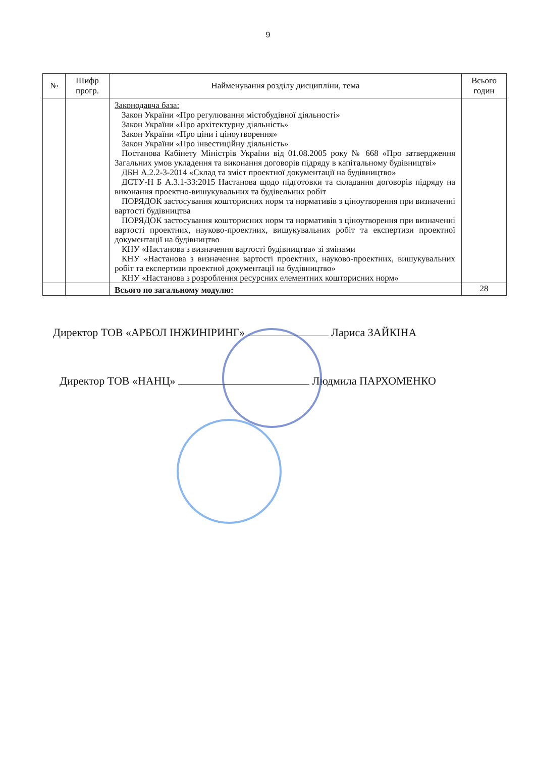9
| № | Шифр прогр. | Найменування розділу дисципліни, тема | Всього годин |
| --- | --- | --- | --- |
| | | Законодавча база: Закон України «Про регулювання містобудівної діяльності» Закон України «Про архітектурну діяльність» Закон України «Про ціни і ціноутворення» Закон України «Про інвестиційну діяльність» Постанова Кабінету Міністрів України від 01.08.2005 року № 668 «Про затвердження Загальних умов укладення та виконання договорів підряду в капітальному будівництві» ДБН А.2.2-3-2014 «Склад та зміст проектної документації на будівництво» ДСТУ-Н Б А.3.1-33:2015 Настанова щодо підготовки та складання договорів підряду на виконання проектно-вишукувальних та будівельних робіт ПОРЯДОК застосування кошторисних норм та нормативів з ціноутворення при визначенні вартості будівництва ПОРЯДОК застосування кошторисних норм та нормативів з ціноутворення при визначенні вартості проектних, науково-проектних, вишукувальних робіт та експертизи проектної документації на будівництво КНУ «Настанова з визначення вартості будівництва» зі змінами КНУ «Настанова з визначення вартості проектних, науково-проектних, вишукувальних робіт та експертизи проектної документації на будівництво» КНУ «Настанова з розроблення ресурсних елементних кошторисних норм» | |
| | | Всього по загальному модулю: | 28 |
Директор ТОВ «АРБОЛ ІНЖИНІРИНГ» Лариса ЗАЙКІНА
Директор ТОВ «НАНЦ» Людмила ПАРХОМЕНКО